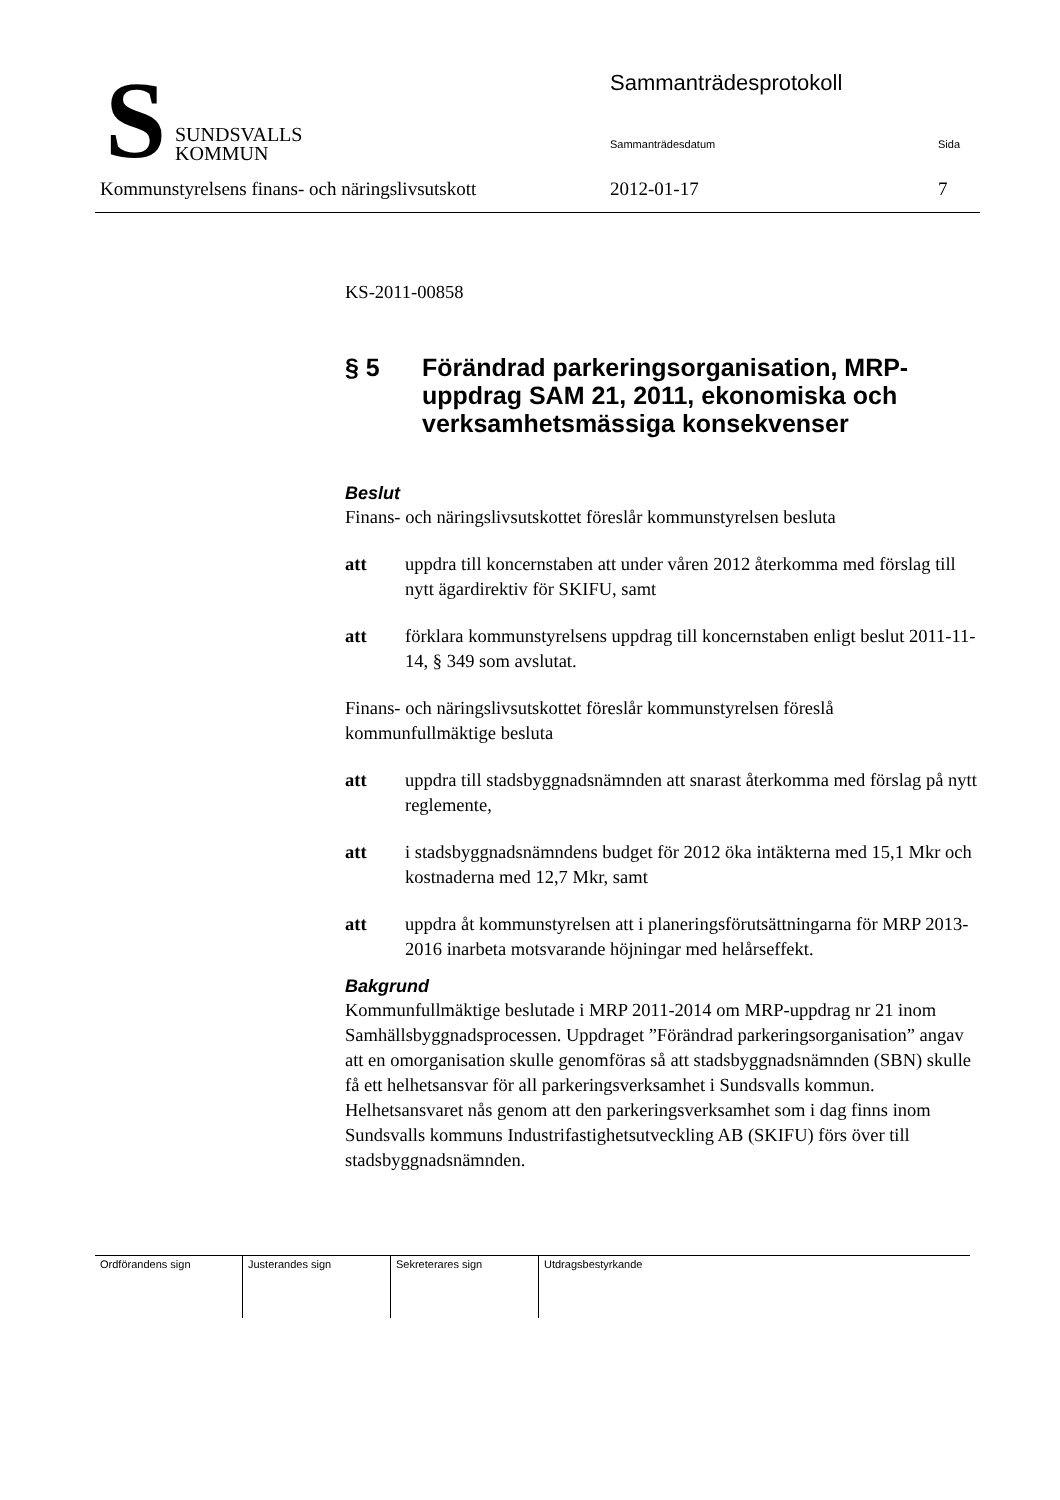S
SUNDSVALLS
KOMMUN
Sammanträdesprotokoll
Sammanträdesdatum Sida
Kommunstyrelsens finans- och näringslivsutskott
2012-01-17 7
KS-2011-00858
§ 5 Förändrad parkeringsorganisation, MRP-uppdrag SAM 21, 2011, ekonomiska och verksamhetsmässiga konsekvenser
Beslut
Finans- och näringslivsutskottet föreslår kommunstyrelsen besluta
att uppdra till koncernstaben att under våren 2012 återkomma med förslag till nytt ägardirektiv för SKIFU, samt
att förklara kommunstyrelsens uppdrag till koncernstaben enligt beslut 2011-11-14, § 349 som avslutat.
Finans- och näringslivsutskottet föreslår kommunstyrelsen föreslå kommunfullmäktige besluta
att uppdra till stadsbyggnadsnämnden att snarast återkomma med förslag på nytt reglemente,
att i stadsbyggnadsnämndens budget för 2012 öka intäkterna med 15,1 Mkr och kostnaderna med 12,7 Mkr, samt
att uppdra åt kommunstyrelsen att i planeringsförutsättningarna för MRP 2013-2016 inarbeta motsvarande höjningar med helårseffekt.
Bakgrund
Kommunfullmäktige beslutade i MRP 2011-2014 om MRP-uppdrag nr 21 inom Samhällsbyggnadsprocessen. Uppdraget ”Förändrad parkeringsorganisation” angav att en omorganisation skulle genomföras så att stadsbyggnadsnämnden (SBN) skulle få ett helhetsansvar för all parkeringsverksamhet i Sundsvalls kommun. Helhetsansvaret nås genom att den parkeringsverksamhet som i dag finns inom Sundsvalls kommuns Industrifastighetsutveckling AB (SKIFU) förs över till stadsbyggnadsnämnden.
| Ordförandens sign | Justerandes sign | Sekreterares sign | Utdragsbestyrkande |